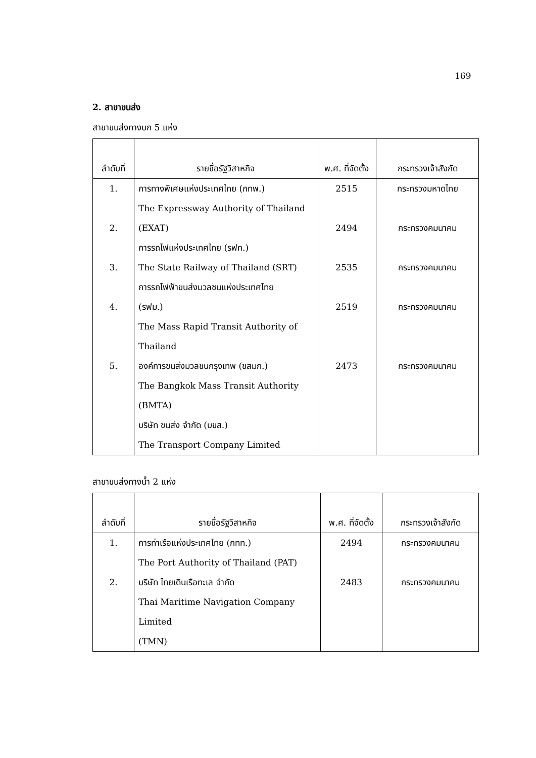169
2. สาขาขนส่ง
สาขาขนส่งทางบก 5 แห่ง
| ลำดับที่ | รายชื่อรัฐวิสาหกิจ | พ.ศ. ที่จัดตั้ง | กระทรวงเจ้าสังกัด |
| --- | --- | --- | --- |
| 1. | การทางพิเศษแห่งประเทศไทย (กทพ.) | 2515 | กระทรวงมหาดไทย |
| | The Expressway Authority of Thailand | | |
| 2. | (EXAT) | 2494 | กระทรวงคมนาคม |
| | การรถไฟแห่งประเทศไทย (รฟท.) | | |
| 3. | The State Railway of Thailand (SRT) | 2535 | กระทรวงคมนาคม |
| | การรถไฟฟ้าขนส่งมวลชนแห่งประเทศไทย | | |
| 4. | (รฟม.) | 2519 | กระทรวงคมนาคม |
| | The Mass Rapid Transit Authority of | | |
| | Thailand | | |
| 5. | องค์การขนส่งมวลชนกรุงเทพ (ขสมก.) | 2473 | กระทรวงคมนาคม |
| | The Bangkok Mass Transit Authority | | |
| | (BMTA) | | |
| | บริษัท ขนส่ง จำกัด (บขส.) | | |
| | The Transport Company Limited | | |
สาขาขนส่งทางน้ำ 2 แห่ง
| ลำดับที่ | รายชื่อรัฐวิสาหกิจ | พ.ศ. ที่จัดตั้ง | กระทรวงเจ้าสังกัด |
| --- | --- | --- | --- |
| 1. | การท่าเรือแห่งประเทศไทย (กทท.) | 2494 | กระทรวงคมนาคม |
| | The Port Authority of Thailand (PAT) | | |
| 2. | บริษัท ไทยเดินเรือทะเล จำกัด | 2483 | กระทรวงคมนาคม |
| | Thai Maritime Navigation Company Limited | | |
| | (TMN) | | |